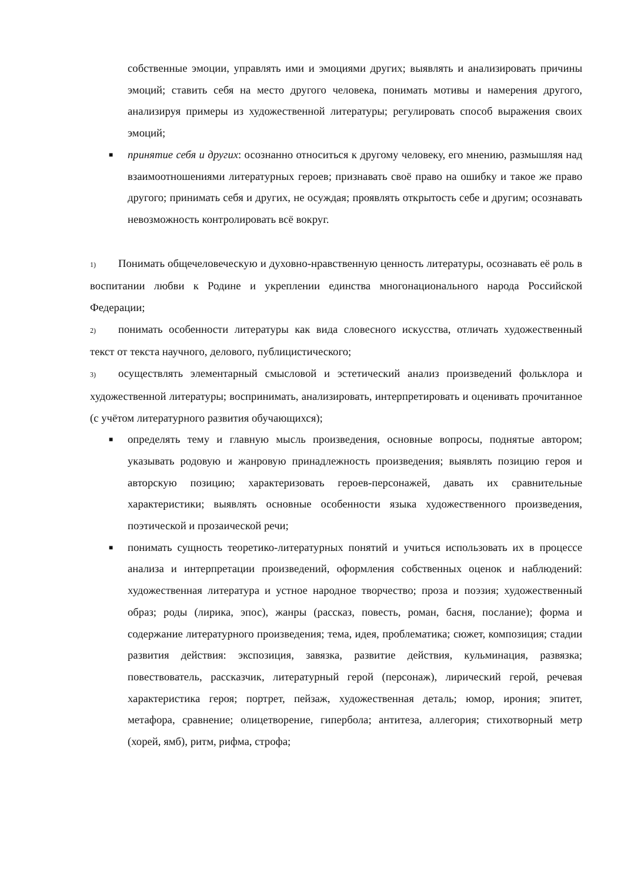собственные эмоции, управлять ими и эмоциями других; выявлять и анализировать причины эмоций; ставить себя на место другого человека, понимать мотивы и намерения другого, анализируя примеры из художественной литературы; регулировать способ выражения своих эмоций;
■
принятие себя и других: осознанно относиться к другому человеку, его мнению, размышляя над взаимоотношениями литературных героев; признавать своё право на ошибку и такое же право другого; принимать себя и других, не осуждая; проявлять открытость себе и другим; осознавать невозможность контролировать всё вокруг.
1) Понимать общечеловеческую и духовно-нравственную ценность литературы, осознавать её роль в воспитании любви к Родине и укреплении единства многонационального народа Российской Федерации;
2) понимать особенности литературы как вида словесного искусства, отличать художественный текст от текста научного, делового, публицистического;
3) осуществлять элементарный смысловой и эстетический анализ произведений фольклора и художественной литературы; воспринимать, анализировать, интерпретировать и оценивать прочитанное (с учётом литературного развития обучающихся);
■
определять тему и главную мысль произведения, основные вопросы, поднятые автором; указывать родовую и жанровую принадлежность произведения; выявлять позицию героя и авторскую позицию; характеризовать героев-персонажей, давать их сравнительные характеристики; выявлять основные особенности языка художественного произведения, поэтической и прозаической речи;
■
понимать сущность теоретико-литературных понятий и учиться использовать их в процессе анализа и интерпретации произведений, оформления собственных оценок и наблюдений: художественная литература и устное народное творчество; проза и поэзия; художественный образ; роды (лирика, эпос), жанры (рассказ, повесть, роман, басня, послание); форма и содержание литературного произведения; тема, идея, проблематика; сюжет, композиция; стадии развития действия: экспозиция, завязка, развитие действия, кульминация, развязка; повествователь, рассказчик, литературный герой (персонаж), лирический герой, речевая характеристика героя; портрет, пейзаж, художественная деталь; юмор, ирония; эпитет, метафора, сравнение; олицетворение, гипербола; антитеза, аллегория; стихотворный метр (хорей, ямб), ритм, рифма, строфа;